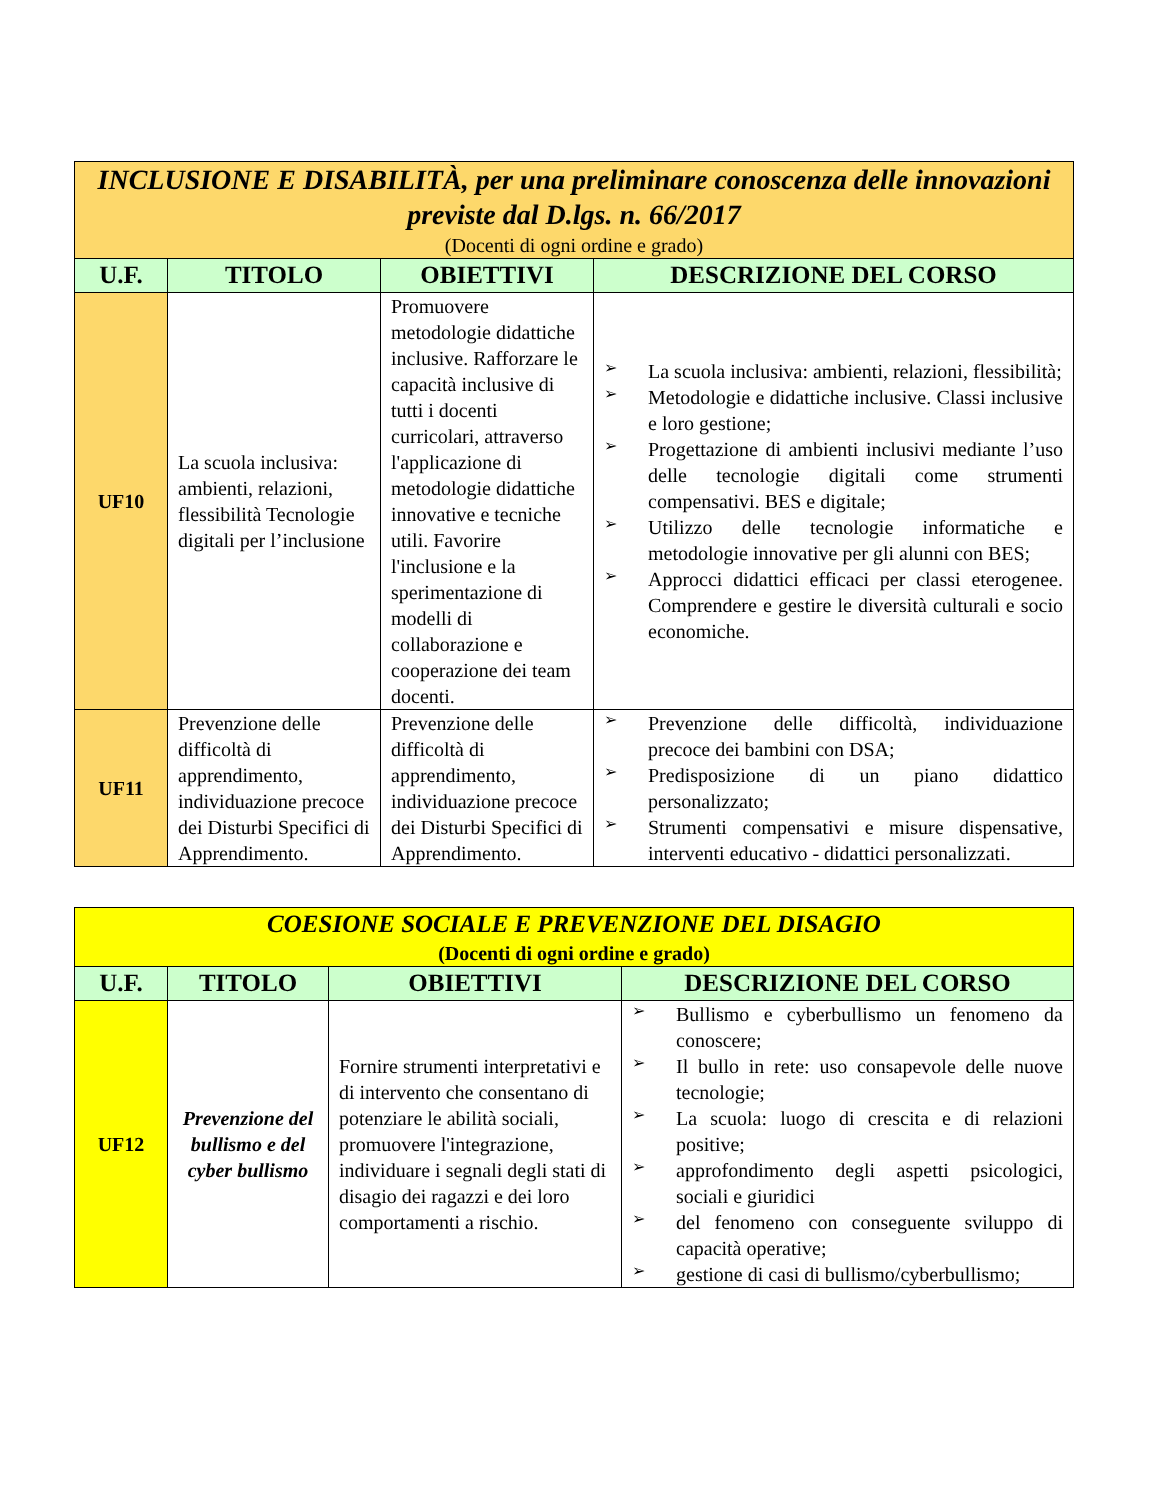| INCLUSIONE E DISABILITÀ, per una preliminare conoscenza delle innovazioni previste dal D.lgs. n. 66/2017 (Docenti di ogni ordine e grado) | | | |
| U.F. | TITOLO | OBIETTIVI | DESCRIZIONE DEL CORSO |
| UF10 | La scuola inclusiva: ambienti, relazioni, flessibilità Tecnologie digitali per l’inclusione | Promuovere metodologie didattiche inclusive. Rafforzare le capacità inclusive di tutti i docenti curricolari, attraverso l'applicazione di metodologie didattiche innovative e tecniche utili. Favorire l'inclusione e la sperimentazione di modelli di collaborazione e cooperazione dei team docenti. | ➢ La scuola inclusiva: ambienti, relazioni, flessibilità; ➢ Metodologie e didattiche inclusive. Classi inclusive e loro gestione; ➢ Progettazione di ambienti inclusivi mediante l’uso delle tecnologie digitali come strumenti compensativi. BES e digitale; ➢ Utilizzo delle tecnologie informatiche e metodologie innovative per gli alunni con BES; ➢ Approcci didattici efficaci per classi eterogenee. Comprendere e gestire le diversità culturali e socio economiche. |
| UF11 | Prevenzione delle difficoltà di apprendimento, individuazione precoce dei Disturbi Specifici di Apprendimento. | Prevenzione delle difficoltà di apprendimento, individuazione precoce dei Disturbi Specifici di Apprendimento. | ➢ Prevenzione delle difficoltà, individuazione precoce dei bambini con DSA; ➢ Predisposizione di un piano didattico personalizzato; ➢ Strumenti compensativi e misure dispensative, interventi educativo - didattici personalizzati. |
| COESIONE SOCIALE E PREVENZIONE DEL DISAGIO (Docenti di ogni ordine e grado) | | | |
| U.F. | TITOLO | OBIETTIVI | DESCRIZIONE DEL CORSO |
| UF12 | Prevenzione del bullismo e del cyber bullismo | Fornire strumenti interpretativi e di intervento che consentano di potenziare le abilità sociali, promuovere l'integrazione, individuare i segnali degli stati di disagio dei ragazzi e dei loro comportamenti a rischio. | ➢ Bullismo e cyberbullismo un fenomeno da conoscere; ➢ Il bullo in rete: uso consapevole delle nuove tecnologie; ➢ La scuola: luogo di crescita e di relazioni positive; ➢ approfondimento degli aspetti psicologici, sociali e giuridici ➢ del fenomeno con conseguente sviluppo di capacità operative; ➢ gestione di casi di bullismo/cyberbullismo; |